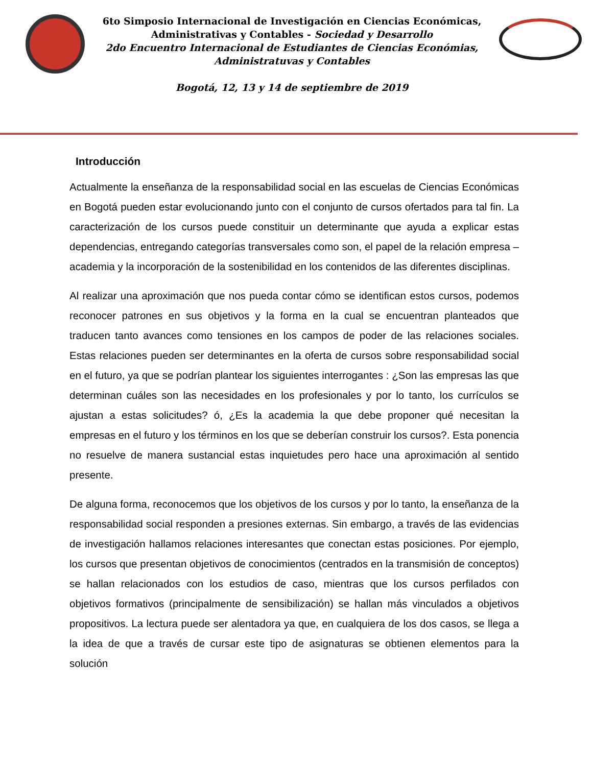6to Simposio Internacional de Investigación en Ciencias Económicas,
Administrativas y Contables - Sociedad y Desarrollo
2do Encuentro Internacional de Estudiantes de Ciencias Económias,
Administratuvas y Contables
Bogotá, 12, 13 y 14 de septiembre de 2019
Introducción
Actualmente la enseñanza de la responsabilidad social en las escuelas de Ciencias Económicas en Bogotá pueden estar evolucionando junto con el conjunto de cursos ofertados para tal fin. La caracterización de los cursos puede constituir un determinante que ayuda a explicar estas dependencias, entregando categorías transversales como son, el papel de la relación empresa – academia y la incorporación de la sostenibilidad en los contenidos de las diferentes disciplinas.
Al realizar una aproximación que nos pueda contar cómo se identifican estos cursos, podemos reconocer patrones en sus objetivos y la forma en la cual se encuentran planteados que traducen tanto avances como tensiones en los campos de poder de las relaciones sociales. Estas relaciones pueden ser determinantes en la oferta de cursos sobre responsabilidad social en el futuro, ya que se podrían plantear los siguientes interrogantes : ¿Son las empresas las que determinan cuáles son las necesidades en los profesionales y por lo tanto, los currículos se ajustan a estas solicitudes? ó, ¿Es la academia la que debe proponer qué necesitan la empresas en el futuro y los términos en los que se deberían construir los cursos?. Esta ponencia no resuelve de manera sustancial estas inquietudes pero hace una aproximación al sentido presente.
De alguna forma, reconocemos que los objetivos de los cursos y por lo tanto, la enseñanza de la responsabilidad social responden a presiones externas. Sin embargo, a través de las evidencias de investigación hallamos relaciones interesantes que conectan estas posiciones. Por ejemplo, los cursos que presentan objetivos de conocimientos (centrados en la transmisión de conceptos) se hallan relacionados con los estudios de caso, mientras que los cursos perfilados con objetivos formativos (principalmente de sensibilización) se hallan más vinculados a objetivos propositivos. La lectura puede ser alentadora ya que, en cualquiera de los dos casos, se llega a la idea de que a través de cursar este tipo de asignaturas se obtienen elementos para la solución